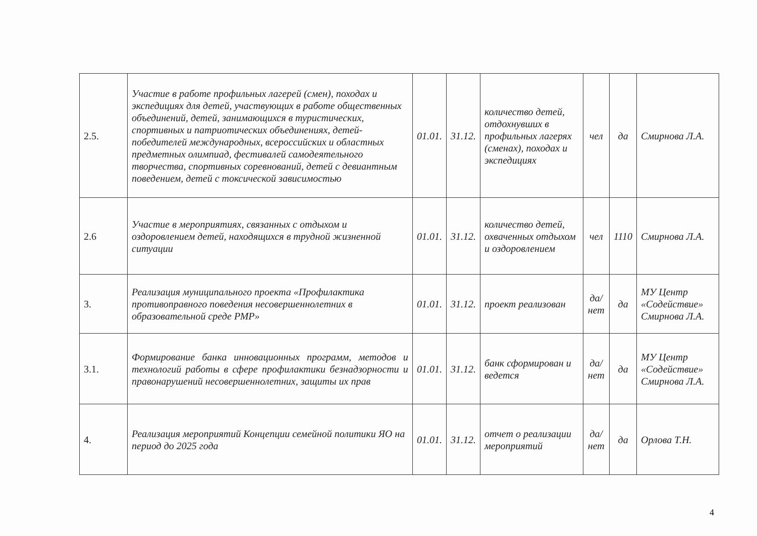| 2.5. | Участие в работе профильных лагерей (смен), походах и экспедициях для детей, участвующих в работе общественных объединений, детей, занимающихся в туристических, спортивных и патриотических объединениях, детей-победителей международных, всероссийских и областных предметных олимпиад, фестивалей самодеятельного творчества, спортивных соревнований, детей с девиантным поведением, детей с токсической зависимостью | 01.01. | 31.12. | количество детей, отдохнувших в профильных лагерях (сменах), походах и экспедициях | чел | да | Смирнова Л.А. |
| 2.6 | Участие в мероприятиях, связанных с отдыхом и оздоровлением детей, находящихся в трудной жизненной ситуации | 01.01. | 31.12. | количество детей, охваченных отдыхом и оздоровлением | чел | 1110 | Смирнова Л.А. |
| 3. | Реализация муниципального проекта «Профилактика противоправного поведения несовершеннолетних в образовательной среде РМР» | 01.01. | 31.12. | проект реализован | да/нет | да | МУ Центр «Содействие» Смирнова Л.А. |
| 3.1. | Формирование банка инновационных программ, методов и технологий работы в сфере профилактики безнадзорности и правонарушений несовершеннолетних, защиты их прав | 01.01. | 31.12. | банк сформирован и ведется | да/нет | да | МУ Центр «Содействие» Смирнова Л.А. |
| 4. | Реализация мероприятий Концепции семейной политики ЯО на период до 2025 года | 01.01. | 31.12. | отчет о реализации мероприятий | да/нет | да | Орлова Т.Н. |
4